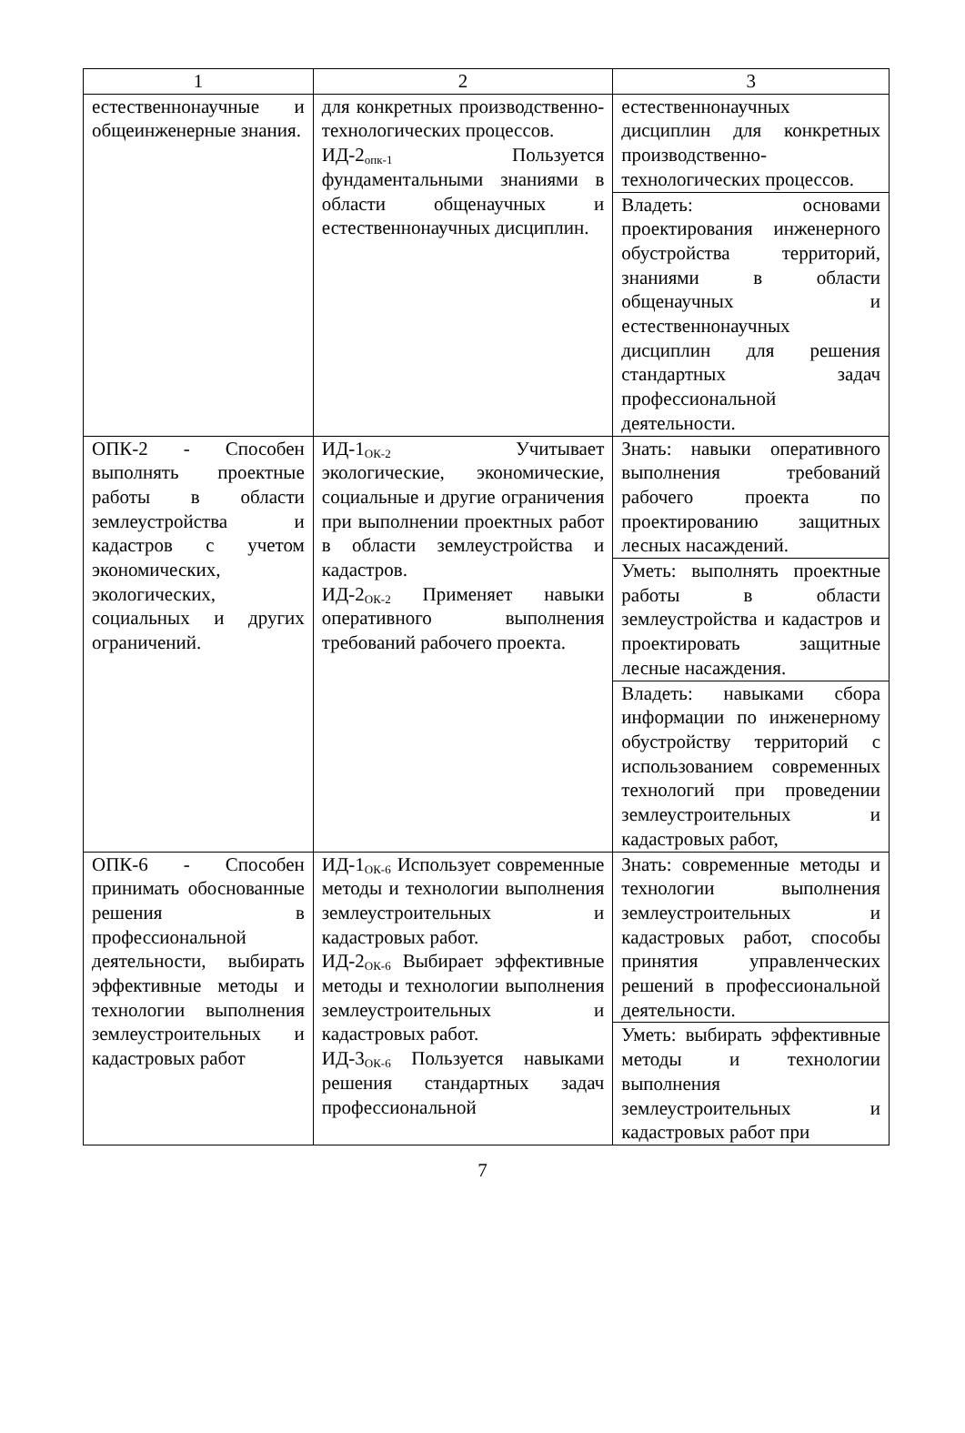| 1 | 2 | 3 |
| естественнонаучные и общеинженерные знания. | для конкретных производственно-технологических процессов. ИД-2<sub>опк-1</sub> Пользуется фундаментальными знаниями в области общенаучных и естественнонаучных дисциплин. | естественнонаучных дисциплин для конкретных производственно-технологических процессов. |
| | | Владеть: основами проектирования инженерного обустройства территорий, знаниями в области общенаучных и естественнонаучных дисциплин для решения стандартных задач профессиональной деятельности. |
| ОПК-2 - Способен выполнять проектные работы в области землеустройства и кадастров с учетом экономических, экологических, социальных и других ограничений. | ИД-1<sub>ОК-2</sub> Учитывает экологические, экономические, социальные и другие ограничения при выполнении проектных работ в области землеустройства и кадастров. ИД-2<sub>ОК-2</sub> Применяет навыки оперативного выполнения требований рабочего проекта. | Знать: навыки оперативного выполнения требований рабочего проекта по проектированию защитных лесных насаждений. |
| | | Уметь: выполнять проектные работы в области землеустройства и кадастров и проектировать защитные лесные насаждения. |
| | | Владеть: навыками сбора информации по инженерному обустройству территорий с использованием современных технологий при проведении землеустроительных и кадастровых работ, |
| ОПК-6 - Способен принимать обоснованные решения в профессиональной деятельности, выбирать эффективные методы и технологии выполнения землеустроительных и кадастровых работ | ИД-1<sub>ОК-6</sub> Использует современные методы и технологии выполнения землеустроительных и кадастровых работ. ИД-2<sub>ОК-6</sub> Выбирает эффективные методы и технологии выполнения землеустроительных и кадастровых работ. ИД-3<sub>ОК-6</sub> Пользуется навыками решения стандартных задач профессиональной | Знать: современные методы и технологии выполнения землеустроительных и кадастровых работ, способы принятия управленческих решений в профессиональной деятельности. |
| | | Уметь: выбирать эффективные методы и технологии выполнения землеустроительных и кадастровых работ при |
7